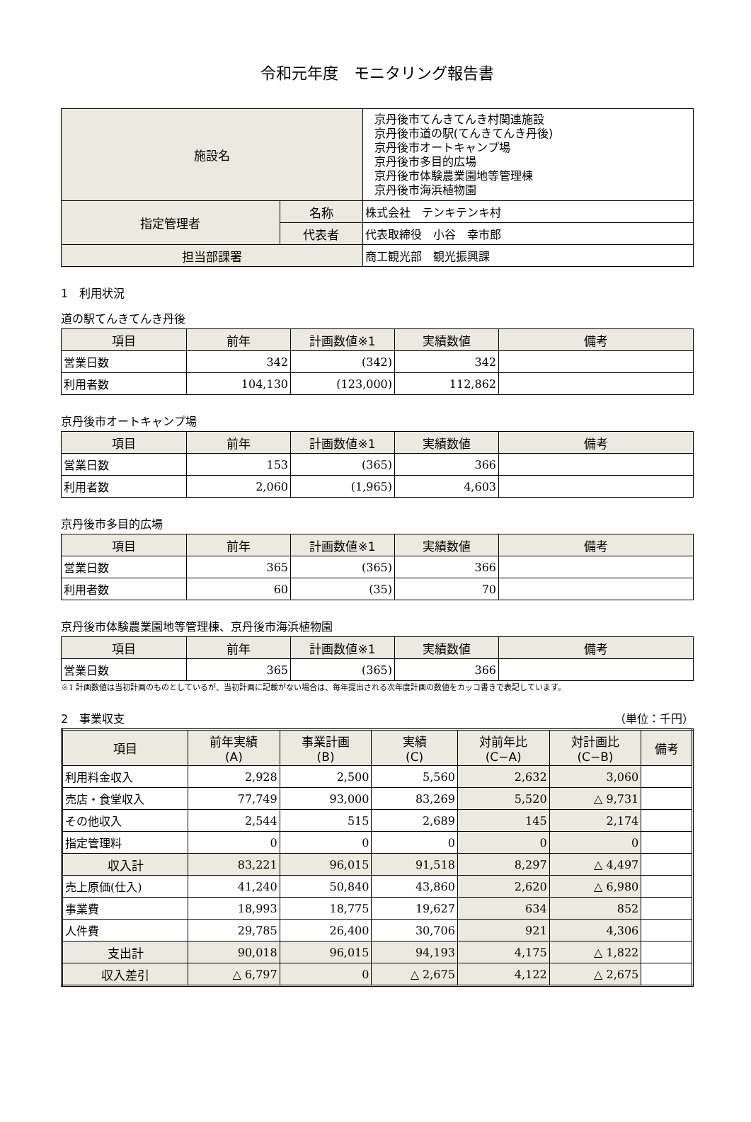令和元年度　モニタリング報告書
| 施設名 | | 京丹後市てんきてんき村関連施設 京丹後市道の駅(てんきてんき丹後) 京丹後市オートキャンプ場 京丹後市多目的広場 京丹後市体験農業園地等管理棟 京丹後市海浜植物園 |
| 指定管理者 | 名称 | 株式会社 テンキテンキ村 |
| | 代表者 | 代表取締役 小谷 幸市郎 |
| 担当部課署 | | 商工観光部 観光振興課 |
1　利用状況
道の駅てんきてんき丹後
| 項目 | 前年 | 計画数値※1 | 実績数値 | 備考 |
| --- | --- | --- | --- | --- |
| 営業日数 | 342 | (342) | 342 | |
| 利用者数 | 104,130 | (123,000) | 112,862 | |
京丹後市オートキャンプ場
| 項目 | 前年 | 計画数値※1 | 実績数値 | 備考 |
| --- | --- | --- | --- | --- |
| 営業日数 | 153 | (365) | 366 | |
| 利用者数 | 2,060 | (1,965) | 4,603 | |
京丹後市多目的広場
| 項目 | 前年 | 計画数値※1 | 実績数値 | 備考 |
| --- | --- | --- | --- | --- |
| 営業日数 | 365 | (365) | 366 | |
| 利用者数 | 60 | (35) | 70 | |
京丹後市体験農業園地等管理棟、京丹後市海浜植物園
| 項目 | 前年 | 計画数値※1 | 実績数値 | 備考 |
| --- | --- | --- | --- | --- |
| 営業日数 | 365 | (365) | 366 | |
※1 計画数値は当初計画のものとしているが、当初計画に記載がない場合は、毎年提出される次年度計画の数値をカッコ書きで表記しています。
2　事業収支 （単位：千円）
| 項目 | 前年実績 (A) | 事業計画 (B) | 実績 (C) | 対前年比 (C−A) | 対計画比 (C−B) | 備考 |
| --- | --- | --- | --- | --- | --- | --- |
| 利用料金収入 | 2,928 | 2,500 | 5,560 | 2,632 | 3,060 | |
| 売店・食堂収入 | 77,749 | 93,000 | 83,269 | 5,520 | △ 9,731 | |
| その他収入 | 2,544 | 515 | 2,689 | 145 | 2,174 | |
| 指定管理料 | 0 | 0 | 0 | 0 | 0 | |
| 収入計 | 83,221 | 96,015 | 91,518 | 8,297 | △ 4,497 | |
| 売上原価(仕入) | 41,240 | 50,840 | 43,860 | 2,620 | △ 6,980 | |
| 事業費 | 18,993 | 18,775 | 19,627 | 634 | 852 | |
| 人件費 | 29,785 | 26,400 | 30,706 | 921 | 4,306 | |
| 支出計 | 90,018 | 96,015 | 94,193 | 4,175 | △ 1,822 | |
| 収入差引 | △ 6,797 | 0 | △ 2,675 | 4,122 | △ 2,675 | |